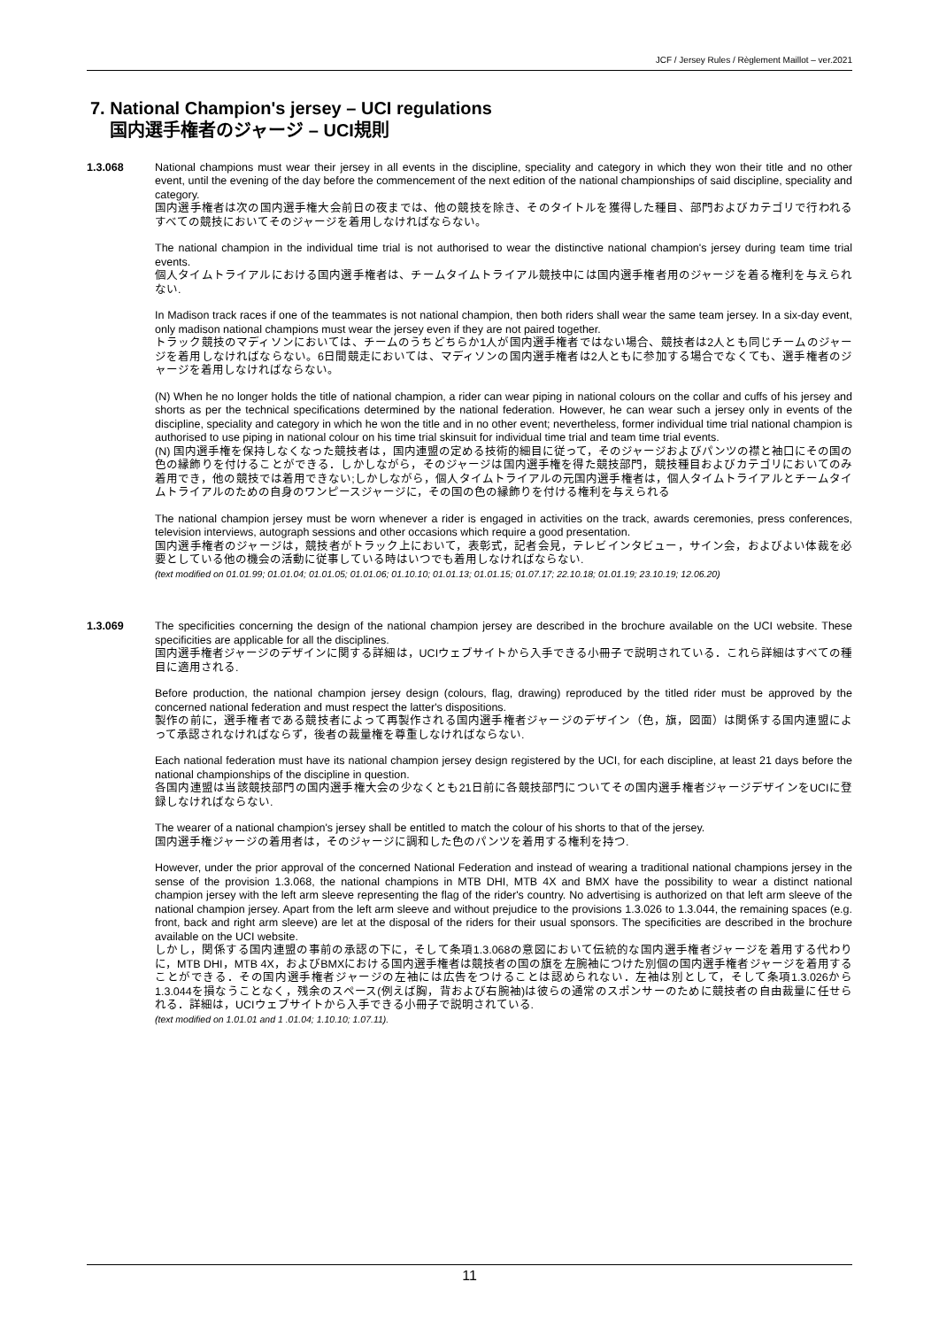JCF / Jersey Rules / Règlement Maillot – ver.2021
7. National Champion's jersey – UCI regulations
国内選手権者のジャージ – UCI規則
1.3.068 National champions must wear their jersey in all events in the discipline, speciality and category in which they won their title and no other event, until the evening of the day before the commencement of the next edition of the national championships of said discipline, speciality and category.
国内選手権者は次の国内選手権大会前日の夜までは、他の競技を除き、そのタイトルを獲得した種目、部門およびカテゴリで行われるすべての競技においてそのジャージを着用しなければならない。
The national champion in the individual time trial is not authorised to wear the distinctive national champion's jersey during team time trial events.
個人タイムトライアルにおける国内選手権者は、チームタイムトライアル競技中には国内選手権者用のジャージを着る権利を与えられない.
In Madison track races if one of the teammates is not national champion, then both riders shall wear the same team jersey. In a six-day event, only madison national champions must wear the jersey even if they are not paired together.
トラック競技のマディソンにおいては、チームのうちどちらか1人が国内選手権者ではない場合、競技者は2人とも同じチームのジャージを着用しなければならない。6日間競走においては、マディソンの国内選手権者は2人ともに参加する場合でなくても、選手権者のジャージを着用しなければならない。
(N) When he no longer holds the title of national champion, a rider can wear piping in national colours on the collar and cuffs of his jersey and shorts as per the technical specifications determined by the national federation. However, he can wear such a jersey only in events of the discipline, speciality and category in which he won the title and in no other event; nevertheless, former individual time trial national champion is authorised to use piping in national colour on his time trial skinsuit for individual time trial and team time trial events.
(N) 国内選手権を保持しなくなった競技者は，国内連盟の定める技術的細目に従って，そのジャージおよびパンツの襟と袖口にその国の色の縁飾りを付けることができる．しかしながら，そのジャージは国内選手権を得た競技部門，競技種目およびカテゴリにおいてのみ着用でき，他の競技では着用できない;しかしながら，個人タイムトライアルの元国内選手権者は，個人タイムトライアルとチームタイムトライアルのための自身のワンピースジャージに，その国の色の縁飾りを付ける権利を与えられる
The national champion jersey must be worn whenever a rider is engaged in activities on the track, awards ceremonies, press conferences, television interviews, autograph sessions and other occasions which require a good presentation.
国内選手権者のジャージは，競技者がトラック上において，表彰式，記者会見，テレビインタビュー，サイン会，およびよい体裁を必要としている他の機会の活動に従事している時はいつでも着用しなければならない.
(text modified on 01.01.99; 01.01.04; 01.01.05; 01.01.06; 01.10.10; 01.01.13; 01.01.15; 01.07.17; 22.10.18; 01.01.19; 23.10.19; 12.06.20)
1.3.069 The specificities concerning the design of the national champion jersey are described in the brochure available on the UCI website. These specificities are applicable for all the disciplines.
国内選手権者ジャージのデザインに関する詳細は，UCIウェブサイトから入手できる小冊子で説明されている．これら詳細はすべての種目に適用される.
Before production, the national champion jersey design (colours, flag, drawing) reproduced by the titled rider must be approved by the concerned national federation and must respect the latter's dispositions.
製作の前に，選手権者である競技者によって再製作される国内選手権者ジャージのデザイン（色，旗，図面）は関係する国内連盟によって承認されなければならず，後者の裁量権を尊重しなければならない.
Each national federation must have its national champion jersey design registered by the UCI, for each discipline, at least 21 days before the national championships of the discipline in question.
各国内連盟は当該競技部門の国内選手権大会の少なくとも21日前に各競技部門についてその国内選手権者ジャージデザインをUCIに登録しなければならない.
The wearer of a national champion's jersey shall be entitled to match the colour of his shorts to that of the jersey.
国内選手権ジャージの着用者は，そのジャージに調和した色のパンツを着用する権利を持つ.
However, under the prior approval of the concerned National Federation and instead of wearing a traditional national champions jersey in the sense of the provision 1.3.068, the national champions in MTB DHI, MTB 4X and BMX have the possibility to wear a distinct national champion jersey with the left arm sleeve representing the flag of the rider's country. No advertising is authorized on that left arm sleeve of the national champion jersey. Apart from the left arm sleeve and without prejudice to the provisions 1.3.026 to 1.3.044, the remaining spaces (e.g. front, back and right arm sleeve) are let at the disposal of the riders for their usual sponsors. The specificities are described in the brochure available on the UCI website.
しかし，関係する国内連盟の事前の承認の下に，そして条項1.3.068の意図において伝統的な国内選手権者ジャージを着用する代わりに，MTB DHI，MTB 4X，およびBMXにおける国内選手権者は競技者の国の旗を左腕袖につけた別個の国内選手権者ジャージを着用することができる．その国内選手権者ジャージの左袖には広告をつけることは認められない．左袖は別として，そして条項1.3.026から1.3.044を損なうことなく，残余のスペース(例えば胸，背および右腕袖)は彼らの通常のスポンサーのために競技者の自由裁量に任せられる．詳細は，UCIウェブサイトから入手できる小冊子で説明されている.
(text modified on 1.01.01 and 1 .01.04; 1.10.10; 1.07.11).
11